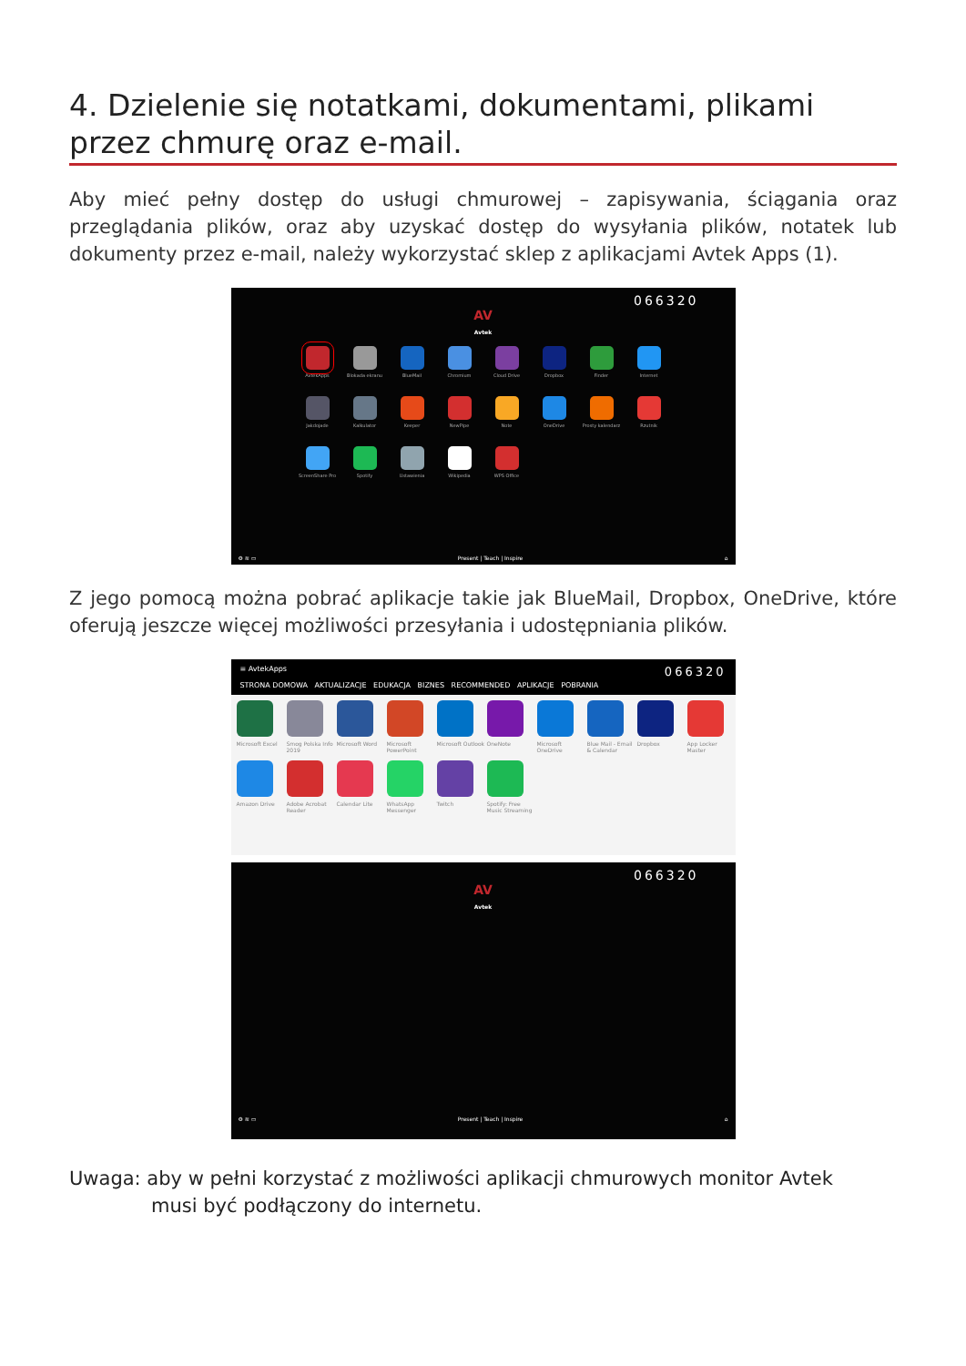4. Dzielenie się notatkami, dokumentami, plikami przez chmurę oraz e-mail.
Aby mieć pełny dostęp do usługi chmurowej – zapisywania, ściągania oraz przeglądania plików, oraz aby uzyskać dostęp do wysyłania plików, notatek lub dokumenty przez e-mail, należy wykorzystać sklep z aplikacjami Avtek Apps (1).
066320
AV
Avtek
AvtekApps
Blokada ekranu
BlueMail
Chromium
Cloud Drive
Dropbox
Finder
Internet
Jakdojade
Kalkulator
Keeper
NewPipe
Note
OneDrive
Prosty kalendarz
Rzutnik
ScreenShare Pro
Spotify
Ustawienia
Wikipedia
WPS Office
⚙ ≋ ▭ Present | Teach | Inspire ⌂
Z jego pomocą można pobrać aplikacje takie jak BlueMail, Dropbox, OneDrive, które oferują jeszcze więcej możliwości przesyłania i udostępniania plików.
≡ AvtekApps 066320
STRONA DOMOWA AKTUALIZACJE EDUKACJA BIZNES RECOMMENDED APLIKACJE POBRANIA
Microsoft Excel
Smog Polska Info 2019
Microsoft Word
Microsoft PowerPoint
Microsoft Outlook
OneNote
Microsoft OneDrive
Blue Mail - Email & Calendar
Dropbox
App Locker Master
Amazon Drive
Adobe Acrobat Reader
Calendar Lite
WhatsApp Messenger
Twitch
Spotify: Free Music Streaming
066320
AV
Avtek
⚙ ≋ ▭ Present | Teach | Inspire ⌂
Uwaga: aby w pełni korzystać z możliwości aplikacji chmurowych monitor Avtek
musi być podłączony do internetu.